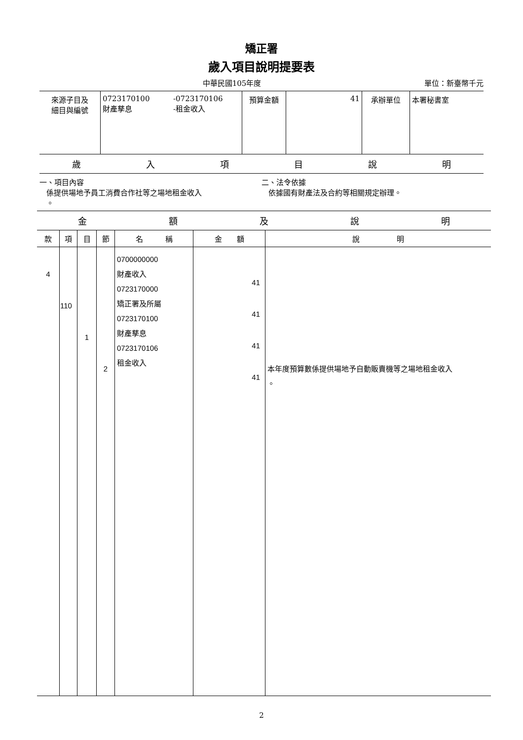矯正署
歲入項目說明提要表
中華民國105年度 單位：新臺幣千元
| 來源子目及 細目與編號 | 0723170100 財產孳息 | -0723170106 -租金收入 | 預算金額 | 41 | 承辦單位 | 本署秘書室 |
歲入項目說明
一、項目內容
係提供場地予員工消費合作社等之場地租金收入
。
二、法令依據
依據國有財產法及合約等相關規定辦理。
金額及說明
| 款 | 項 | 目 | 節 | 名 稱 | 金 額 | 說 明 |
| --- | --- | --- | --- | --- | --- | --- |
| 4 | 110 | 1 | 2 | 0700000000 財產收入 0723170000 矯正署及所屬 0723170100 財產孳息 0723170106 租金收入 | 41 41 41 41 | 本年度預算數係提供場地予自動販賣機等之場地租金收入 。 |
2